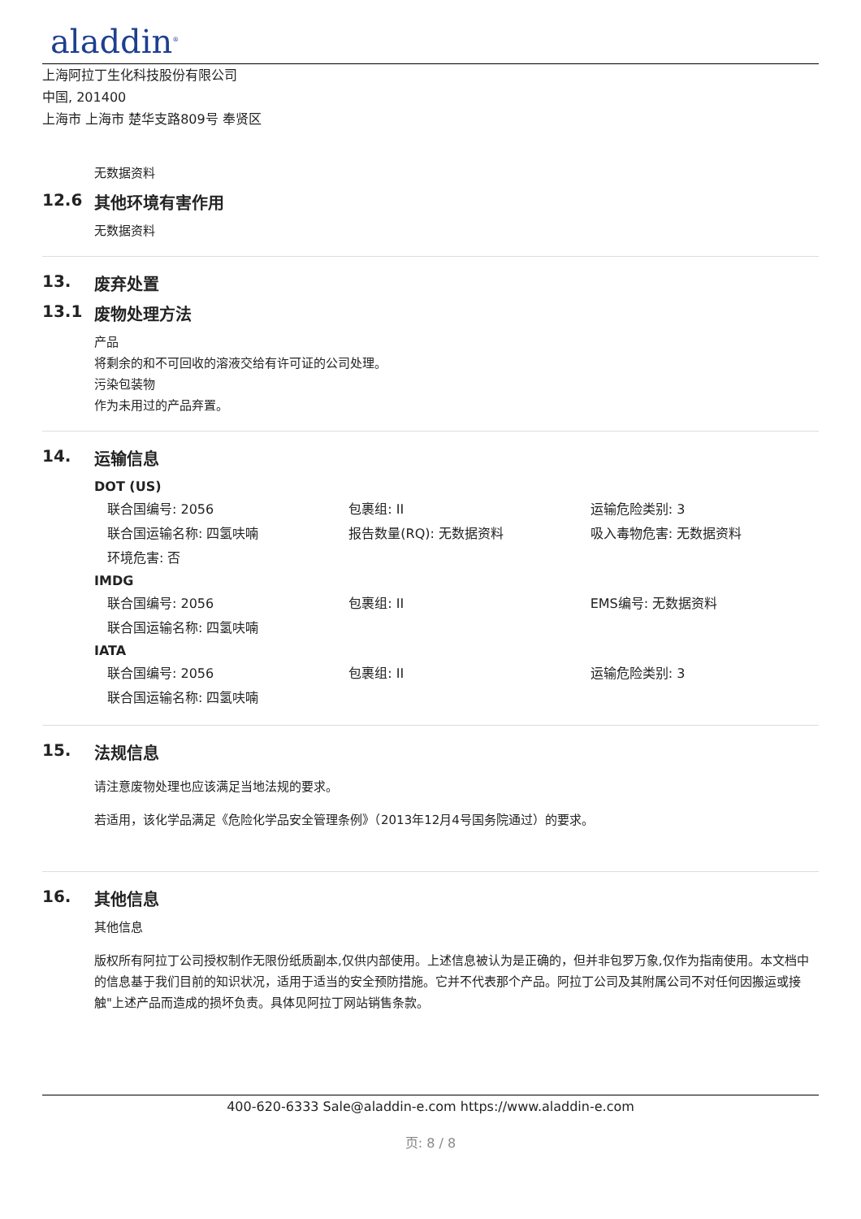aladdin<sup>®</sup>
上海阿拉丁生化科技股份有限公司
中国, 201400
上海市 上海市 楚华支路809号 奉贤区
无数据资料
12.6 其他环境有害作用
无数据资料
13. 废弃处置
13.1 废物处理方法
产品
将剩余的和不可回收的溶液交给有许可证的公司处理。
污染包装物
作为未用过的产品弃置。
14. 运输信息
DOT (US)
| 联合国编号: 2056 | 包裹组: II | 运输危险类别: 3 |
| 联合国运输名称: 四氢呋喃 | 报告数量(RQ): 无数据资料 | 吸入毒物危害: 无数据资料 |
| 环境危害: 否 | | |
IMDG
| 联合国编号: 2056 | 包裹组: II | EMS编号: 无数据资料 |
| 联合国运输名称: 四氢呋喃 | | |
IATA
| 联合国编号: 2056 | 包裹组: II | 运输危险类别: 3 |
| 联合国运输名称: 四氢呋喃 | | |
15. 法规信息
请注意废物处理也应该满足当地法规的要求。
若适用，该化学品满足《危险化学品安全管理条例》（2013年12月4号国务院通过）的要求。
16. 其他信息
其他信息
版权所有阿拉丁公司授权制作无限份纸质副本,仅供内部使用。上述信息被认为是正确的，但并非包罗万象,仅作为指南使用。本文档中的信息基于我们目前的知识状况，适用于适当的安全预防措施。它并不代表那个产品。阿拉丁公司及其附属公司不对任何因搬运或接触"上述产品而造成的损坏负责。具体见阿拉丁网站销售条款。
400-620-6333 Sale@aladdin-e.com https://www.aladdin-e.com
页: 8 / 8